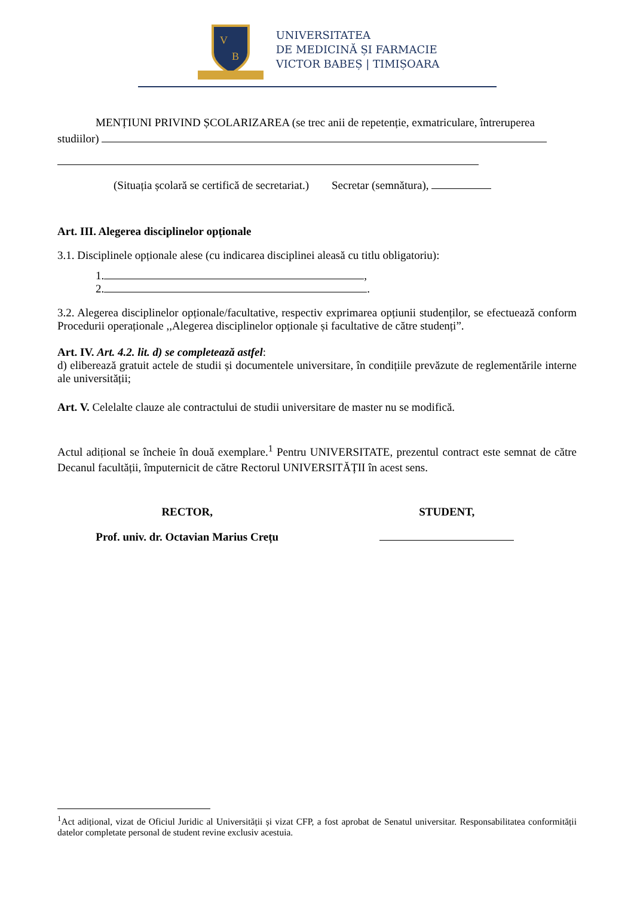V
B
UNIVERSITATEA
DE MEDICINĂ ȘI FARMACIE
VICTOR BABEȘ | TIMIȘOARA
MENȚIUNI PRIVIND ȘCOLARIZAREA (se trec anii de repetenție, exmatriculare, întreruperea studiilor)
(Situația școlară se certifică de secretariat.) Secretar (semnătura),
Art. III. Alegerea disciplinelor opționale
3.1. Disciplinele opționale alese (cu indicarea disciplinei aleasă cu titlu obligatoriu):
1. ,
2. .
3.2. Alegerea disciplinelor opționale/facultative, respectiv exprimarea opțiunii studenților, se efectuează conform Procedurii operaționale ,,Alegerea disciplinelor opționale și facultative de către studenți”.
Art. IV. Art. 4.2. lit. d) se completează astfel:
d) eliberează gratuit actele de studii și documentele universitare, în condițiile prevăzute de reglementările interne ale universității;
Art. V. Celelalte clauze ale contractului de studii universitare de master nu se modifică.
Actul adițional se încheie în două exemplare.<sup>1</sup> Pentru UNIVERSITATE, prezentul contract este semnat de către Decanul facultății, împuternicit de către Rectorul UNIVERSITĂȚII în acest sens.
RECTOR, STUDENT,
Prof. univ. dr. Octavian Marius Crețu
<sup>1</sup> Act adițional, vizat de Oficiul Juridic al Universității și vizat CFP, a fost aprobat de Senatul universitar. Responsabilitatea conformității datelor completate personal de student revine exclusiv acestuia.